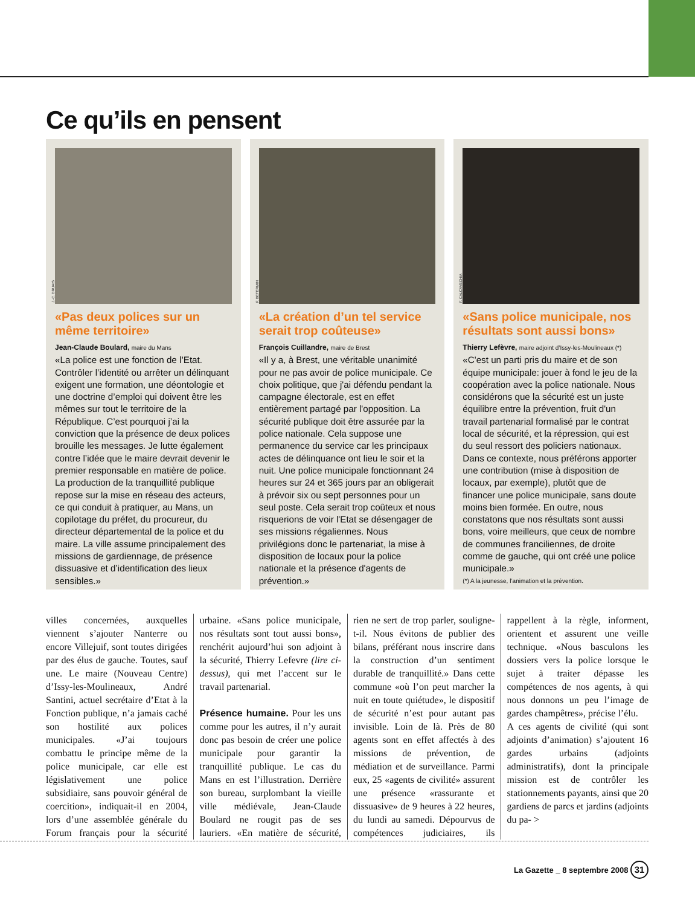Ce qu’ils en pensent
J.-C. DRUAIS
«Pas deux polices sur un même territoire»
Jean-Claude Boulard, maire du Mans
«La police est une fonction de l’Etat. Contrôler l’identité ou arrêter un délinquant exigent une formation, une déontologie et une doctrine d’emploi qui doivent être les mêmes sur tout le territoire de la République. C’est pourquoi j’ai la conviction que la présence de deux polices brouille les messages. Je lutte également contre l’idée que le maire devrait devenir le premier responsable en matière de police. La production de la tranquillité publique repose sur la mise en réseau des acteurs, ce qui conduit à pratiquer, au Mans, un copilotage du préfet, du procureur, du directeur départemental de la police et du maire. La ville assume principalement des missions de gardiennage, de présence dissuasive et d’identification des lieux sensibles.»
F. BETERMIN
«La création d’un tel service serait trop coûteuse»
François Cuillandre, maire de Brest
«Il y a, à Brest, une véritable unanimité pour ne pas avoir de police municipale. Ce choix politique, que j'ai défendu pendant la campagne électorale, est en effet entièrement partagé par l'opposition. La sécurité publique doit être assurée par la police nationale. Cela suppose une permanence du service car les principaux actes de délinquance ont lieu le soir et la nuit. Une police municipale fonctionnant 24 heures sur 24 et 365 jours par an obligerait à prévoir six ou sept personnes pour un seul poste. Cela serait trop coûteux et nous risquerions de voir l'Etat se désengager de ses missions régaliennes. Nous privilégions donc le partenariat, la mise à disposition de locaux pour la police nationale et la présence d'agents de prévention.»
F. CALCAVECHIA
«Sans police municipale, nos résultats sont aussi bons»
Thierry Lefèvre, maire adjoint d’Issy-les-Moulineaux (*)
«C'est un parti pris du maire et de son équipe municipale: jouer à fond le jeu de la coopération avec la police nationale. Nous considérons que la sécurité est un juste équilibre entre la prévention, fruit d'un travail partenarial formalisé par le contrat local de sécurité, et la répression, qui est du seul ressort des policiers nationaux. Dans ce contexte, nous préférons apporter une contribution (mise à disposition de locaux, par exemple), plutôt que de financer une police municipale, sans doute moins bien formée. En outre, nous constatons que nos résultats sont aussi bons, voire meilleurs, que ceux de nombre de communes franciliennes, de droite comme de gauche, qui ont créé une police municipale.»
(*) A la jeunesse, l’animation et la prévention.
villes concernées, auxquelles viennent s’ajouter Nanterre ou encore Villejuif, sont toutes dirigées par des élus de gauche. Toutes, sauf une. Le maire (Nouveau Centre) d’Issy-les-Moulineaux, André Santini, actuel secrétaire d’Etat à la Fonction publique, n’a jamais caché son hostilité aux polices municipales. «J’ai toujours combattu le principe même de la police municipale, car elle est législativement une police subsidiaire, sans pouvoir général de coercition», indiquait-il en 2004, lors d’une assemblée générale du Forum français pour la sécurité urbaine. «Sans police municipale, nos résultats sont tout aussi bons», renchérit aujourd’hui son adjoint à la sécurité, Thierry Lefevre (lire ci-dessus), qui met l’accent sur le travail partenarial.
Présence humaine. Pour les uns comme pour les autres, il n’y aurait donc pas besoin de créer une police municipale pour garantir la tranquillité publique. Le cas du Mans en est l’illustration. Derrière son bureau, surplombant la vieille ville médiévale, Jean-Claude Boulard ne rougit pas de ses lauriers. «En matière de sécurité, rien ne sert de trop parler, souligne-t-il. Nous évitons de publier des bilans, préférant nous inscrire dans la construction d’un sentiment durable de tranquillité.» Dans cette commune «où l’on peut marcher la nuit en toute quiétude», le dispositif de sécurité n’est pour autant pas invisible. Loin de là. Près de 80 agents sont en effet affectés à des missions de prévention, de médiation et de surveillance. Parmi eux, 25 «agents de civilité» assurent une présence «rassurante et dissuasive» de 9 heures à 22 heures, du lundi au samedi. Dépourvus de compétences judiciaires, ils rappellent à la règle, informent, orientent et assurent une veille technique. «Nous basculons les dossiers vers la police lorsque le sujet à traiter dépasse les compétences de nos agents, à qui nous donnons un peu l’image de gardes champêtres», précise l’élu.
A ces agents de civilité (qui sont adjoints d’animation) s’ajoutent 16 gardes urbains (adjoints administratifs), dont la principale mission est de contrôler les stationnements payants, ainsi que 20 gardiens de parcs et jardins (adjoints du pa- >
La Gazette _ 8 septembre 2008 31